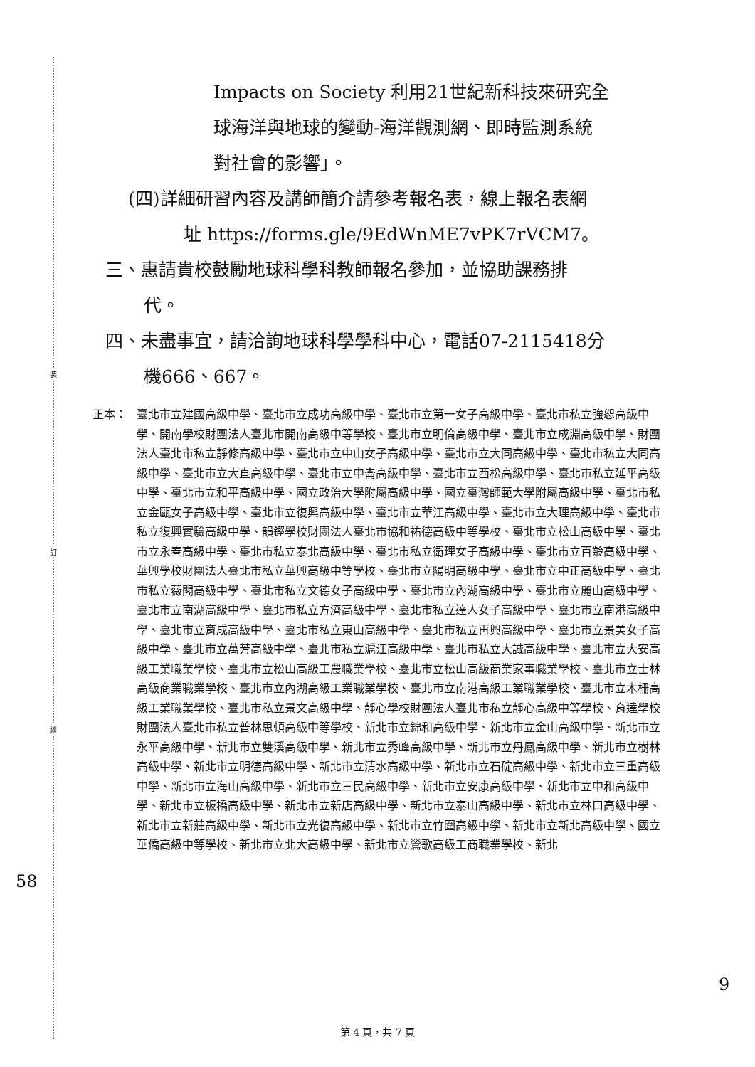裝
訂
線
Impacts on Society 利用21世紀新科技來研究全
球海洋與地球的變動-海洋觀測網、即時監測系統
對社會的影響」。
(四)詳細研習內容及講師簡介請參考報名表，線上報名表網
址 https://forms.gle/9EdWnME7vPK7rVCM7。
三、惠請貴校鼓勵地球科學科教師報名參加，並協助課務排
代。
四、未盡事宜，請洽詢地球科學學科中心，電話07-2115418分
機666、667。
正本： 臺北市立建國高級中學、臺北市立成功高級中學、臺北市立第一女子高級中學、臺北市私立強恕高級中學、開南學校財團法人臺北市開南高級中等學校、臺北市立明倫高級中學、臺北市立成淵高級中學、財團法人臺北市私立靜修高級中學、臺北市立中山女子高級中學、臺北市立大同高級中學、臺北市私立大同高級中學、臺北市立大直高級中學、臺北市立中崙高級中學、臺北市立西松高級中學、臺北市私立延平高級中學、臺北市立和平高級中學、國立政治大學附屬高級中學、國立臺灣師範大學附屬高級中學、臺北市私立金甌女子高級中學、臺北市立復興高級中學、臺北市立華江高級中學、臺北市立大理高級中學、臺北市私立復興實驗高級中學、韻鏗學校財團法人臺北市協和祐德高級中等學校、臺北市立松山高級中學、臺北市立永春高級中學、臺北市私立泰北高級中學、臺北市私立衛理女子高級中學、臺北市立百齡高級中學、華興學校財團法人臺北市私立華興高級中等學校、臺北市立陽明高級中學、臺北市立中正高級中學、臺北市私立薇閣高級中學、臺北市私立文德女子高級中學、臺北市立內湖高級中學、臺北市立麗山高級中學、臺北市立南湖高級中學、臺北市私立方濟高級中學、臺北市私立達人女子高級中學、臺北市立南港高級中學、臺北市立育成高級中學、臺北市私立東山高級中學、臺北市私立再興高級中學、臺北市立景美女子高級中學、臺北市立萬芳高級中學、臺北市私立滬江高級中學、臺北市私立大誠高級中學、臺北市立大安高級工業職業學校、臺北市立松山高級工農職業學校、臺北市立松山高級商業家事職業學校、臺北市立士林高級商業職業學校、臺北市立內湖高級工業職業學校、臺北市立南港高級工業職業學校、臺北市立木柵高級工業職業學校、臺北市私立景文高級中學、靜心學校財團法人臺北市私立靜心高級中等學校、育達學校財團法人臺北市私立普林思頓高級中等學校、新北市立錦和高級中學、新北市立金山高級中學、新北市立永平高級中學、新北市立雙溪高級中學、新北市立秀峰高級中學、新北市立丹鳳高級中學、新北市立樹林高級中學、新北市立明德高級中學、新北市立清水高級中學、新北市立石碇高級中學、新北市立三重高級中學、新北市立海山高級中學、新北市立三民高級中學、新北市立安康高級中學、新北市立中和高級中學、新北市立板橋高級中學、新北市立新店高級中學、新北市立泰山高級中學、新北市立林口高級中學、新北市立新莊高級中學、新北市立光復高級中學、新北市立竹圍高級中學、新北市立新北高級中學、國立華僑高級中等學校、新北市立北大高級中學、新北市立鶯歌高級工商職業學校、新北
58
9
第 4 頁，共 7 頁